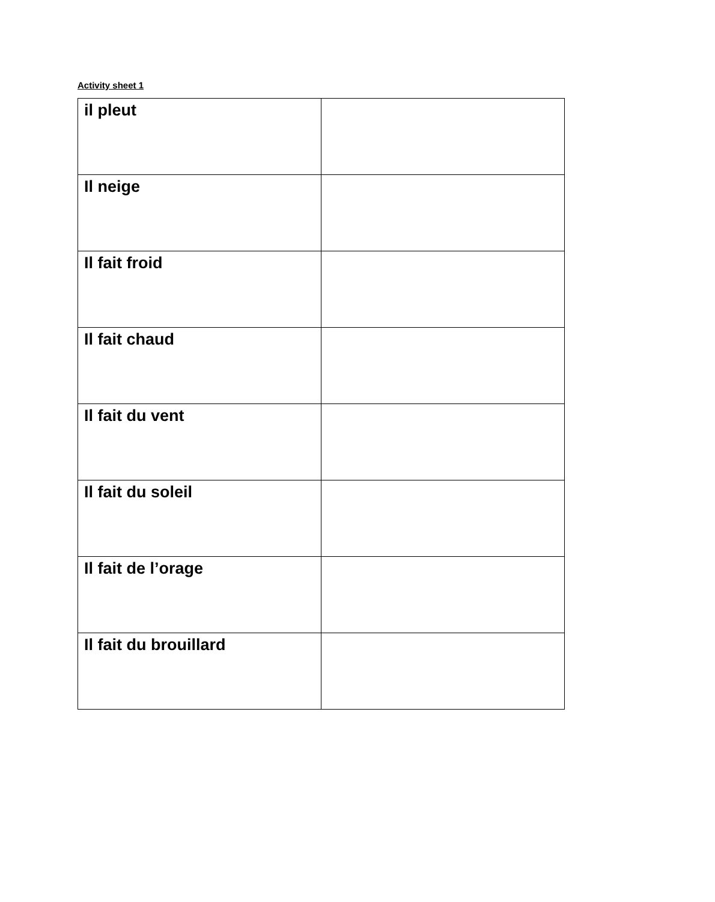Activity sheet 1
| il pleut | |
| Il neige | |
| Il fait froid | |
| Il fait chaud | |
| Il fait du vent | |
| Il fait du soleil | |
| Il fait de l’orage | |
| Il fait du brouillard | |